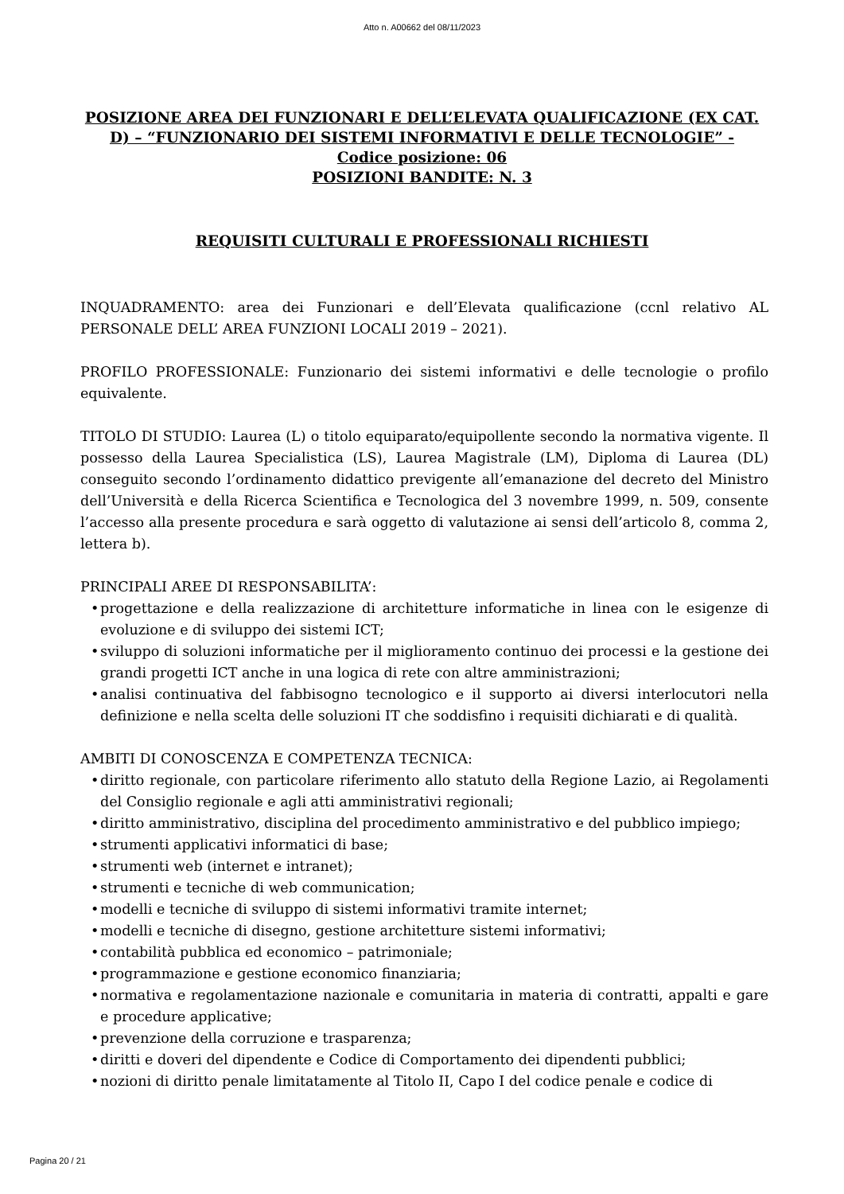Atto n. A00662 del 08/11/2023
POSIZIONE AREA DEI FUNZIONARI E DELL’ELEVATA QUALIFICAZIONE (EX CAT. D) – “FUNZIONARIO DEI SISTEMI INFORMATIVI E DELLE TECNOLOGIE” -
Codice posizione: 06
POSIZIONI BANDITE: N. 3
REQUISITI CULTURALI E PROFESSIONALI RICHIESTI
INQUADRAMENTO: area dei Funzionari e dell’Elevata qualificazione (ccnl relativo AL PERSONALE DELL’ AREA FUNZIONI LOCALI 2019 – 2021).
PROFILO PROFESSIONALE: Funzionario dei sistemi informativi e delle tecnologie o profilo equivalente.
TITOLO DI STUDIO: Laurea (L) o titolo equiparato/equipollente secondo la normativa vigente. Il possesso della Laurea Specialistica (LS), Laurea Magistrale (LM), Diploma di Laurea (DL) conseguito secondo l’ordinamento didattico previgente all’emanazione del decreto del Ministro dell’Università e della Ricerca Scientifica e Tecnologica del 3 novembre 1999, n. 509, consente l’accesso alla presente procedura e sarà oggetto di valutazione ai sensi dell’articolo 8, comma 2, lettera b).
PRINCIPALI AREE DI RESPONSABILITA’:
• progettazione e della realizzazione di architetture informatiche in linea con le esigenze di evoluzione e di sviluppo dei sistemi ICT;
• sviluppo di soluzioni informatiche per il miglioramento continuo dei processi e la gestione dei grandi progetti ICT anche in una logica di rete con altre amministrazioni;
• analisi continuativa del fabbisogno tecnologico e il supporto ai diversi interlocutori nella definizione e nella scelta delle soluzioni IT che soddisfino i requisiti dichiarati e di qualità.
AMBITI DI CONOSCENZA E COMPETENZA TECNICA:
• diritto regionale, con particolare riferimento allo statuto della Regione Lazio, ai Regolamenti del Consiglio regionale e agli atti amministrativi regionali;
• diritto amministrativo, disciplina del procedimento amministrativo e del pubblico impiego;
• strumenti applicativi informatici di base;
• strumenti web (internet e intranet);
• strumenti e tecniche di web communication;
• modelli e tecniche di sviluppo di sistemi informativi tramite internet;
• modelli e tecniche di disegno, gestione architetture sistemi informativi;
• contabilità pubblica ed economico – patrimoniale;
• programmazione e gestione economico finanziaria;
• normativa e regolamentazione nazionale e comunitaria in materia di contratti, appalti e gare e procedure applicative;
• prevenzione della corruzione e trasparenza;
• diritti e doveri del dipendente e Codice di Comportamento dei dipendenti pubblici;
• nozioni di diritto penale limitatamente al Titolo II, Capo I del codice penale e codice di
Pagina 20 / 21